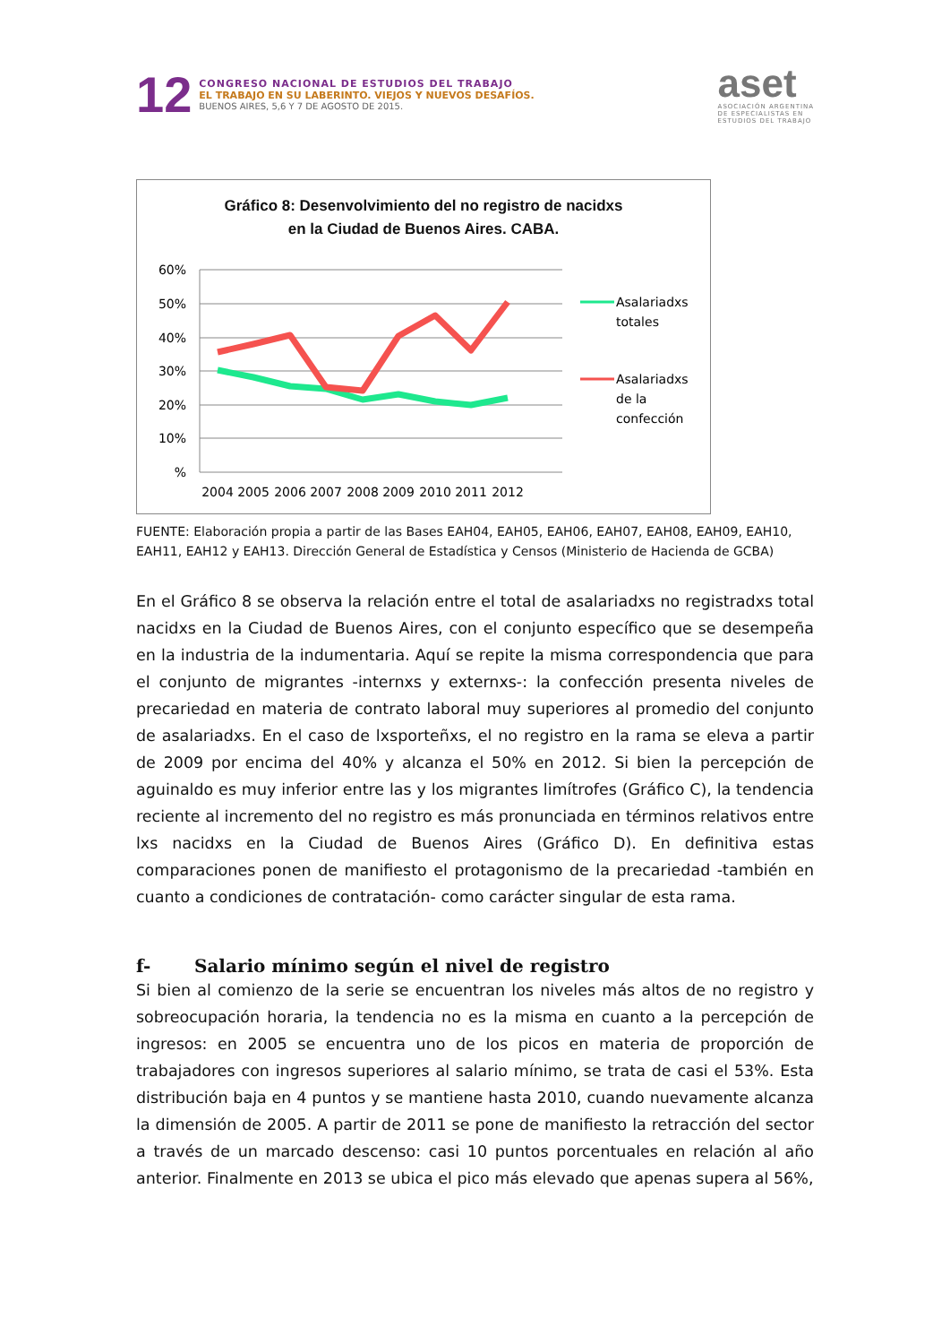12
CONGRESO NACIONAL DE ESTUDIOS DEL TRABAJO
EL TRABAJO EN SU LABERINTO. VIEJOS Y NUEVOS DESAFÍOS.
BUENOS AIRES, 5,6 Y 7 DE AGOSTO DE 2015.
aset
ASOCIACIÓN ARGENTINA
DE ESPECIALISTAS EN
ESTUDIOS DEL TRABAJO
Gráfico 8: Desenvolvimiento del no registro de nacidxs
en la Ciudad de Buenos Aires. CABA.
60%
50%
40%
30%
20%
10%
%
2004
2005
2006
2007
2008
2009
2010
2011
2012
Asalariadxs
totales
Asalariadxs
de la
confección
FUENTE: Elaboración propia a partir de las Bases EAH04, EAH05, EAH06, EAH07, EAH08, EAH09, EAH10, EAH11, EAH12 y EAH13. Dirección General de Estadística y Censos (Ministerio de Hacienda de GCBA)
En el Gráfico 8 se observa la relación entre el total de asalariadxs no registradxs total nacidxs en la Ciudad de Buenos Aires, con el conjunto específico que se desempeña en la industria de la indumentaria. Aquí se repite la misma correspondencia que para el conjunto de migrantes -internxs y externxs-: la confección presenta niveles de precariedad en materia de contrato laboral muy superiores al promedio del conjunto de asalariadxs. En el caso de lxsporteñxs, el no registro en la rama se eleva a partir de 2009 por encima del 40% y alcanza el 50% en 2012. Si bien la percepción de aguinaldo es muy inferior entre las y los migrantes limítrofes (Gráfico C), la tendencia reciente al incremento del no registro es más pronunciada en términos relativos entre lxs nacidxs en la Ciudad de Buenos Aires (Gráfico D). En definitiva estas comparaciones ponen de manifiesto el protagonismo de la precariedad -también en cuanto a condiciones de contratación- como carácter singular de esta rama.
f- Salario mínimo según el nivel de registro
Si bien al comienzo de la serie se encuentran los niveles más altos de no registro y sobreocupación horaria, la tendencia no es la misma en cuanto a la percepción de ingresos: en 2005 se encuentra uno de los picos en materia de proporción de trabajadores con ingresos superiores al salario mínimo, se trata de casi el 53%. Esta distribución baja en 4 puntos y se mantiene hasta 2010, cuando nuevamente alcanza la dimensión de 2005. A partir de 2011 se pone de manifiesto la retracción del sector a través de un marcado descenso: casi 10 puntos porcentuales en relación al año anterior. Finalmente en 2013 se ubica el pico más elevado que apenas supera al 56%,